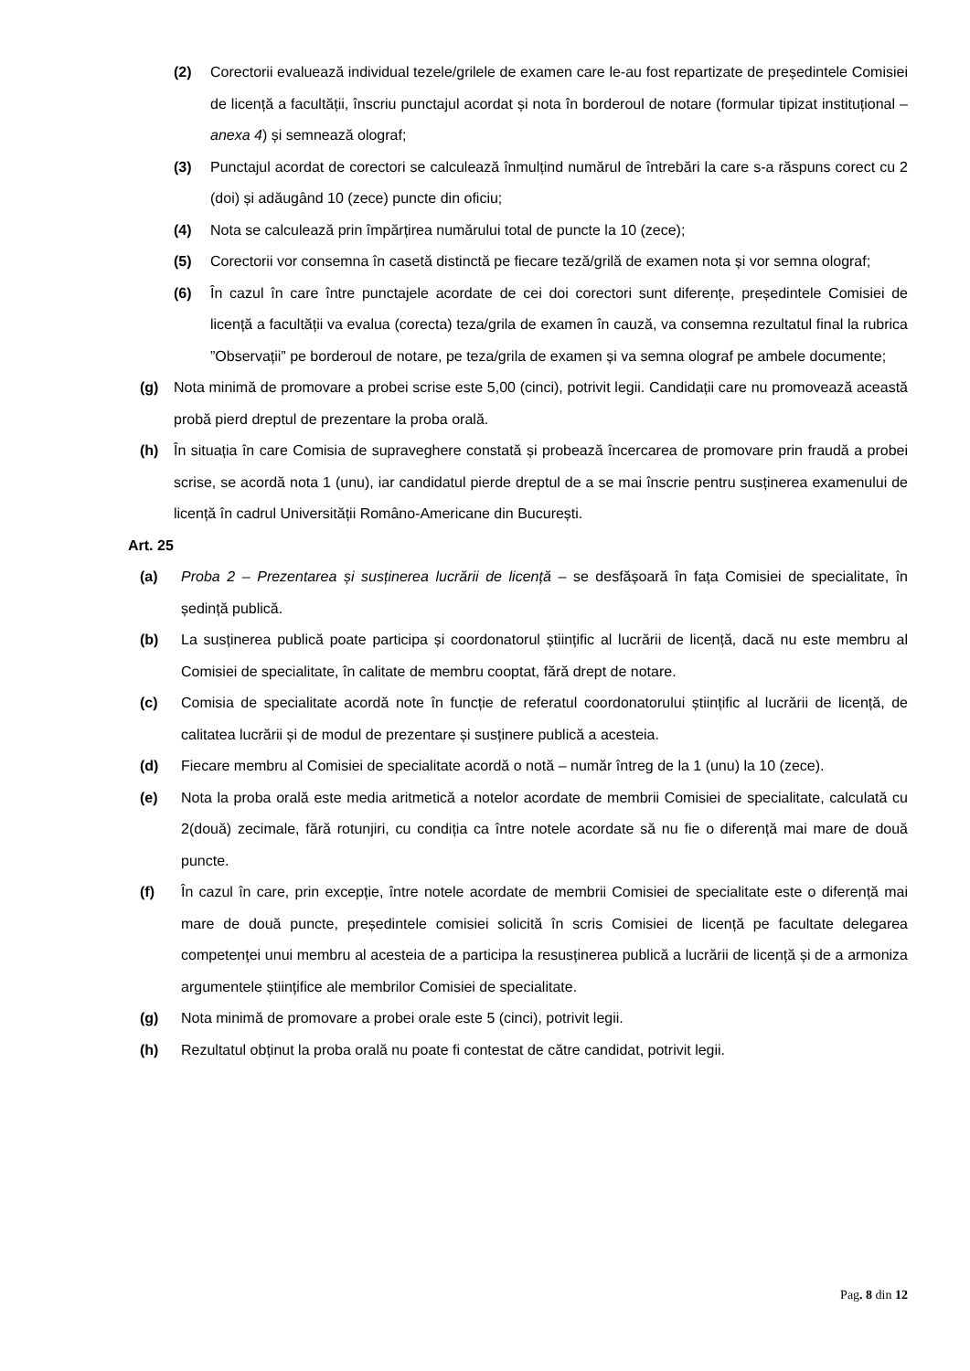(2) Corectorii evaluează individual tezele/grilele de examen care le-au fost repartizate de președintele Comisiei de licență a facultății, înscriu punctajul acordat și nota în borderoul de notare (formular tipizat instituțional – anexa 4) și semnează olograf;
(3) Punctajul acordat de corectori se calculează înmulțind numărul de întrebări la care s-a răspuns corect cu 2 (doi) și adăugând 10 (zece) puncte din oficiu;
(4) Nota se calculează prin împărțirea numărului total de puncte la 10 (zece);
(5) Corectorii vor consemna în casetă distinctă pe fiecare teză/grilă de examen nota și vor semna olograf;
(6) În cazul în care între punctajele acordate de cei doi corectori sunt diferențe, președintele Comisiei de licență a facultății va evalua (corecta) teza/grila de examen în cauză, va consemna rezultatul final la rubrica ”Observații” pe borderoul de notare, pe teza/grila de examen și va semna olograf pe ambele documente;
(g) Nota minimă de promovare a probei scrise este 5,00 (cinci), potrivit legii. Candidații care nu promovează această probă pierd dreptul de prezentare la proba orală.
(h) În situația în care Comisia de supraveghere constată și probează încercarea de promovare prin fraudă a probei scrise, se acordă nota 1 (unu), iar candidatul pierde dreptul de a se mai înscrie pentru susținerea examenului de licență în cadrul Universității Româno-Americane din București.
Art. 25
(a) Proba 2 – Prezentarea și susținerea lucrării de licență – se desfășoară în fața Comisiei de specialitate, în ședință publică.
(b) La susținerea publică poate participa și coordonatorul științific al lucrării de licență, dacă nu este membru al Comisiei de specialitate, în calitate de membru cooptat, fără drept de notare.
(c) Comisia de specialitate acordă note în funcție de referatul coordonatorului științific al lucrării de licență, de calitatea lucrării și de modul de prezentare și susținere publică a acesteia.
(d) Fiecare membru al Comisiei de specialitate acordă o notă – număr întreg de la 1 (unu) la 10 (zece).
(e) Nota la proba orală este media aritmetică a notelor acordate de membrii Comisiei de specialitate, calculată cu 2(două) zecimale, fără rotunjiri, cu condiția ca între notele acordate să nu fie o diferență mai mare de două puncte.
(f) În cazul în care, prin excepție, între notele acordate de membrii Comisiei de specialitate este o diferență mai mare de două puncte, președintele comisiei solicită în scris Comisiei de licență pe facultate delegarea competenței unui membru al acesteia de a participa la resusținerea publică a lucrării de licență și de a armoniza argumentele științifice ale membrilor Comisiei de specialitate.
(g) Nota minimă de promovare a probei orale este 5 (cinci), potrivit legii.
(h) Rezultatul obținut la proba orală nu poate fi contestat de către candidat, potrivit legii.
Pag. 8 din 12